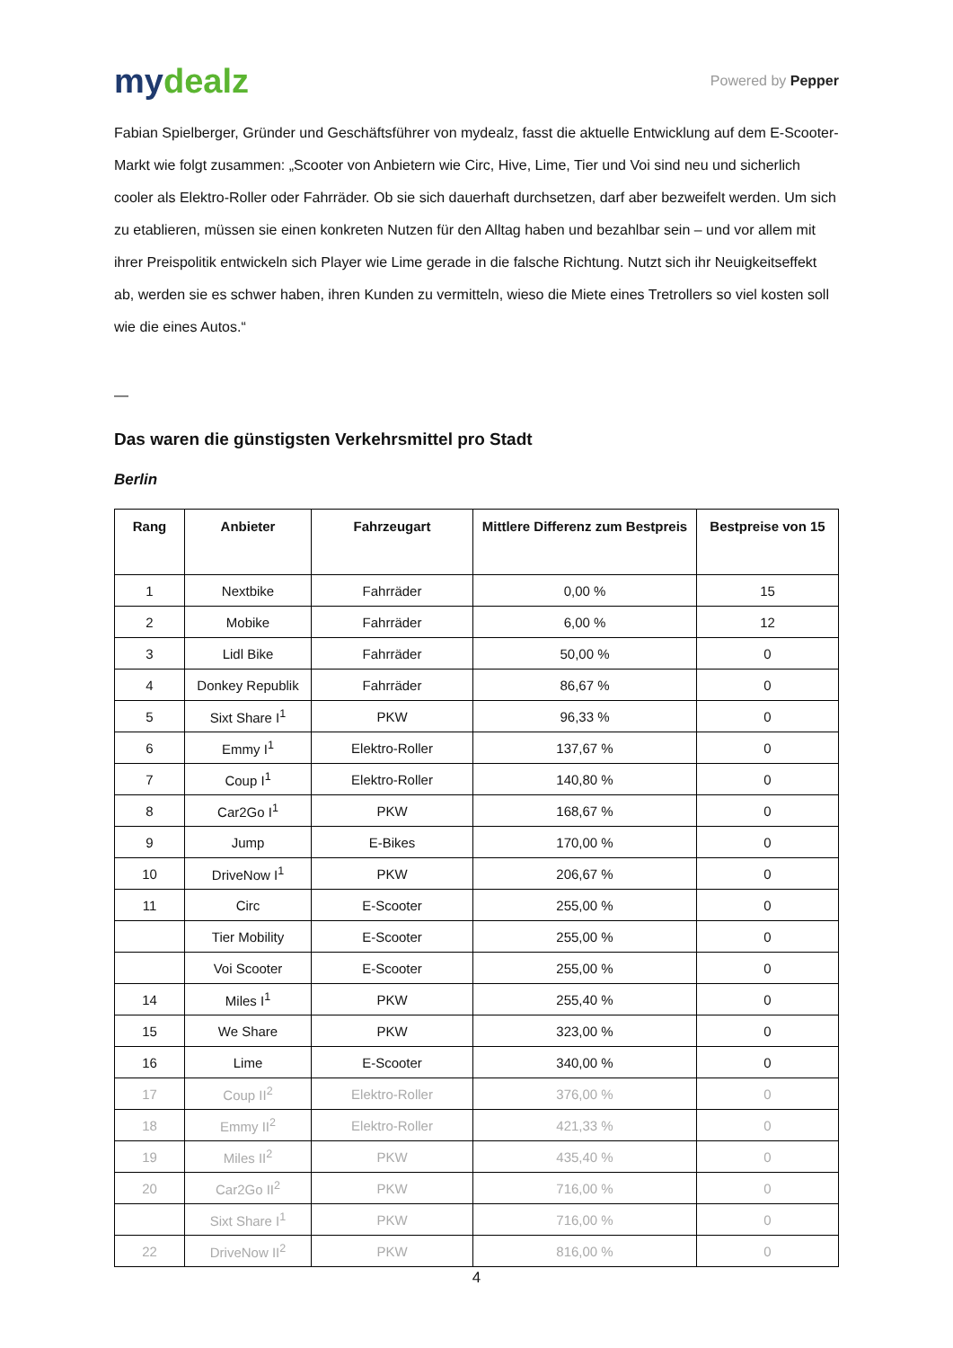mydealz
Powered by Pepper
Fabian Spielberger, Gründer und Geschäftsführer von mydealz, fasst die aktuelle Entwicklung auf dem E-Scooter-Markt wie folgt zusammen: „Scooter von Anbietern wie Circ, Hive, Lime, Tier und Voi sind neu und sicherlich cooler als Elektro-Roller oder Fahrräder. Ob sie sich dauerhaft durchsetzen, darf aber bezweifelt werden. Um sich zu etablieren, müssen sie einen konkreten Nutzen für den Alltag haben und bezahlbar sein – und vor allem mit ihrer Preispolitik entwickeln sich Player wie Lime gerade in die falsche Richtung. Nutzt sich ihr Neuigkeitseffekt ab, werden sie es schwer haben, ihren Kunden zu vermitteln, wieso die Miete eines Tretrollers so viel kosten soll wie die eines Autos.“
—
Das waren die günstigsten Verkehrsmittel pro Stadt
Berlin
| Rang | Anbieter | Fahrzeugart | Mittlere Differenz zum Bestpreis | Bestpreise von 15 |
| --- | --- | --- | --- | --- |
| 1 | Nextbike | Fahrräder | 0,00 % | 15 |
| 2 | Mobike | Fahrräder | 6,00 % | 12 |
| 3 | Lidl Bike | Fahrräder | 50,00 % | 0 |
| 4 | Donkey Republik | Fahrräder | 86,67 % | 0 |
| 5 | Sixt Share I<sup>1</sup> | PKW | 96,33 % | 0 |
| 6 | Emmy I<sup>1</sup> | Elektro-Roller | 137,67 % | 0 |
| 7 | Coup I<sup>1</sup> | Elektro-Roller | 140,80 % | 0 |
| 8 | Car2Go I<sup>1</sup> | PKW | 168,67 % | 0 |
| 9 | Jump | E-Bikes | 170,00 % | 0 |
| 10 | DriveNow I<sup>1</sup> | PKW | 206,67 % | 0 |
| 11 | Circ | E-Scooter | 255,00 % | 0 |
| | Tier Mobility | E-Scooter | 255,00 % | 0 |
| | Voi Scooter | E-Scooter | 255,00 % | 0 |
| 14 | Miles I<sup>1</sup> | PKW | 255,40 % | 0 |
| 15 | We Share | PKW | 323,00 % | 0 |
| 16 | Lime | E-Scooter | 340,00 % | 0 |
| 17 | Coup II<sup>2</sup> | Elektro-Roller | 376,00 % | 0 |
| 18 | Emmy II<sup>2</sup> | Elektro-Roller | 421,33 % | 0 |
| 19 | Miles II<sup>2</sup> | PKW | 435,40 % | 0 |
| 20 | Car2Go II<sup>2</sup> | PKW | 716,00 % | 0 |
| | Sixt Share I<sup>1</sup> | PKW | 716,00 % | 0 |
| 22 | DriveNow II<sup>2</sup> | PKW | 816,00 % | 0 |
4